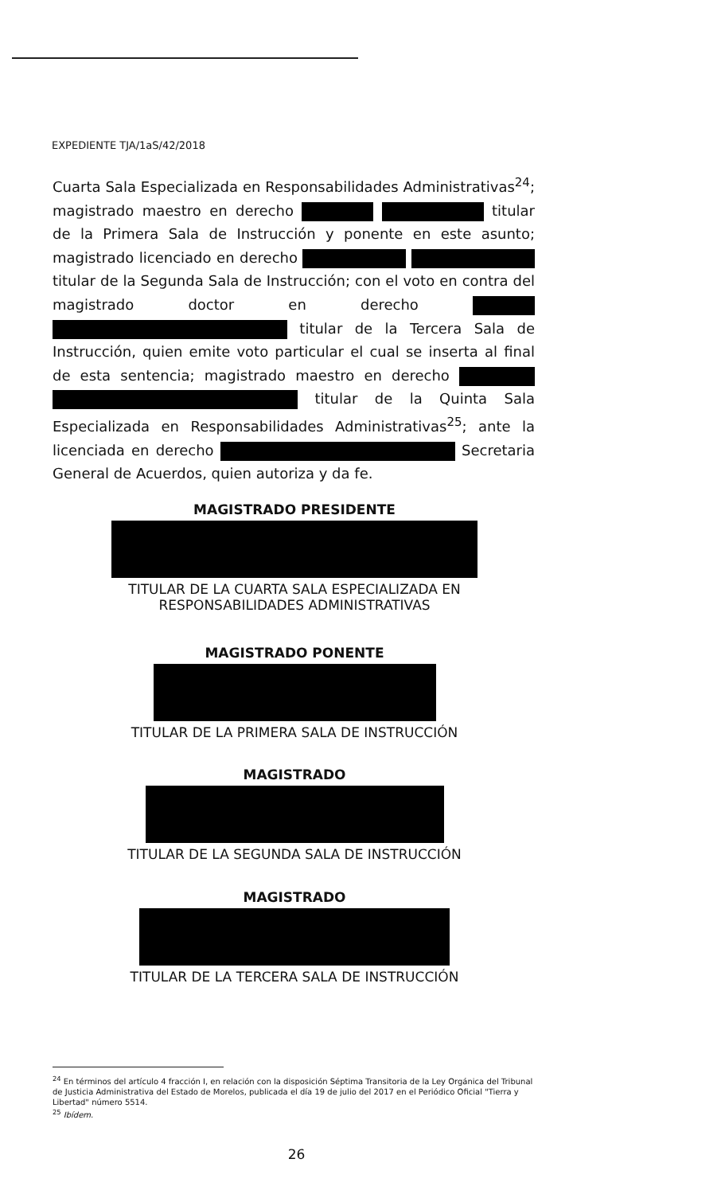EXPEDIENTE TJA/1aS/42/2018
Cuarta Sala Especializada en Responsabilidades Administrativas<sup>24</sup>; magistrado maestro en derecho titular de la Primera Sala de Instrucción y ponente en este asunto; magistrado licenciado en derecho titular de la Segunda Sala de Instrucción; con el voto en contra del magistrado doctor en derecho titular de la Tercera Sala de Instrucción, quien emite voto particular el cual se inserta al final de esta sentencia; magistrado maestro en derecho titular de la Quinta Sala Especializada en Responsabilidades Administrativas<sup>25</sup>; ante la licenciada en derecho Secretaria General de Acuerdos, quien autoriza y da fe.
MAGISTRADO PRESIDENTE
TITULAR DE LA CUARTA SALA ESPECIALIZADA EN RESPONSABILIDADES ADMINISTRATIVAS
MAGISTRADO PONENTE
TITULAR DE LA PRIMERA SALA DE INSTRUCCIÓN
MAGISTRADO
TITULAR DE LA SEGUNDA SALA DE INSTRUCCIÓN
MAGISTRADO
TITULAR DE LA TERCERA SALA DE INSTRUCCIÓN
<sup>24</sup> En términos del artículo 4 fracción I, en relación con la disposición Séptima Transitoria de la Ley Orgánica del Tribunal de Justicia Administrativa del Estado de Morelos, publicada el día 19 de julio del 2017 en el Periódico Oficial "Tierra y Libertad" número 5514.
<sup>25</sup> Ibídem.
26